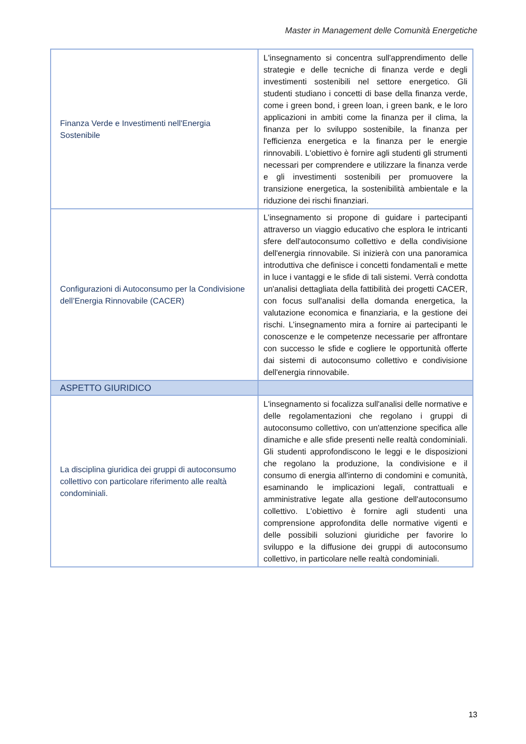Master in Management delle Comunità Energetiche
| Finanza Verde e Investimenti nell'Energia Sostenibile | L'insegnamento si concentra sull'apprendimento delle strategie e delle tecniche di finanza verde e degli investimenti sostenibili nel settore energetico. Gli studenti studiano i concetti di base della finanza verde, come i green bond, i green loan, i green bank, e le loro applicazioni in ambiti come la finanza per il clima, la finanza per lo sviluppo sostenibile, la finanza per l'efficienza energetica e la finanza per le energie rinnovabili. L'obiettivo è fornire agli studenti gli strumenti necessari per comprendere e utilizzare la finanza verde e gli investimenti sostenibili per promuovere la transizione energetica, la sostenibilità ambientale e la riduzione dei rischi finanziari. |
| Configurazioni di Autoconsumo per la Condivisione dell’Energia Rinnovabile (CACER) | L’insegnamento si propone di guidare i partecipanti attraverso un viaggio educativo che esplora le intricanti sfere dell'autoconsumo collettivo e della condivisione dell'energia rinnovabile. Si inizierà con una panoramica introduttiva che definisce i concetti fondamentali e mette in luce i vantaggi e le sfide di tali sistemi. Verrà condotta un'analisi dettagliata della fattibilità dei progetti CACER, con focus sull'analisi della domanda energetica, la valutazione economica e finanziaria, e la gestione dei rischi. L’insegnamento mira a fornire ai partecipanti le conoscenze e le competenze necessarie per affrontare con successo le sfide e cogliere le opportunità offerte dai sistemi di autoconsumo collettivo e condivisione dell'energia rinnovabile. |
| ASPETTO GIURIDICO | |
| La disciplina giuridica dei gruppi di autoconsumo collettivo con particolare riferimento alle realtà condominiali. | L'insegnamento si focalizza sull'analisi delle normative e delle regolamentazioni che regolano i gruppi di autoconsumo collettivo, con un'attenzione specifica alle dinamiche e alle sfide presenti nelle realtà condominiali. Gli studenti approfondiscono le leggi e le disposizioni che regolano la produzione, la condivisione e il consumo di energia all'interno di condomini e comunità, esaminando le implicazioni legali, contrattuali e amministrative legate alla gestione dell'autoconsumo collettivo. L'obiettivo è fornire agli studenti una comprensione approfondita delle normative vigenti e delle possibili soluzioni giuridiche per favorire lo sviluppo e la diffusione dei gruppi di autoconsumo collettivo, in particolare nelle realtà condominiali. |
13